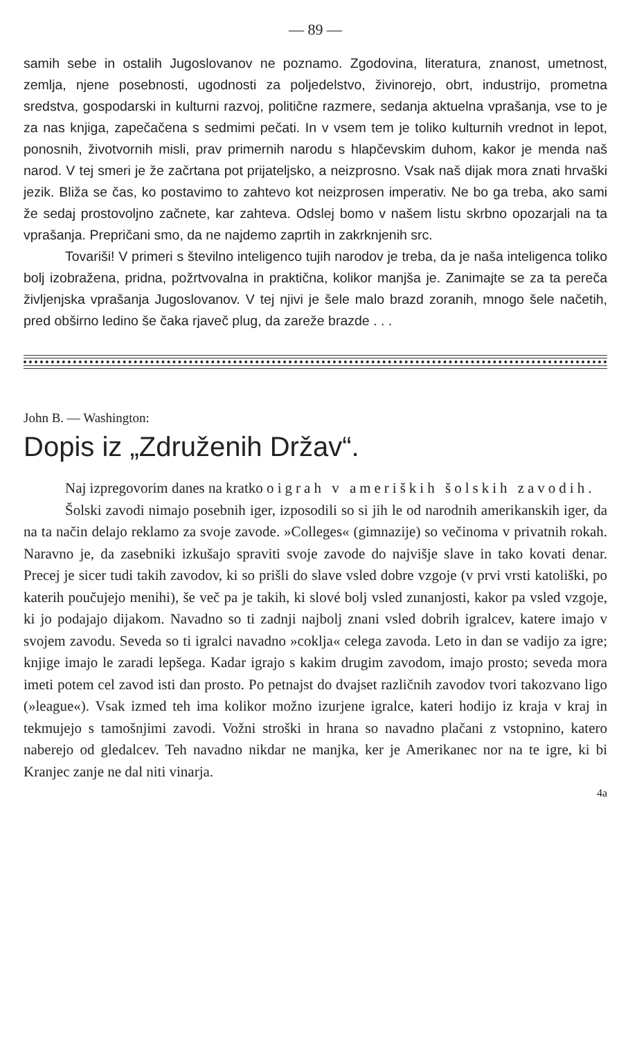— 89 —
samih sebe in ostalih Jugoslovanov ne poznamo. Zgodovina, literatura, znanost, umetnost, zemlja, njene posebnosti, ugodnosti za poljedelstvo, živinorejo, obrt, industrijo, prometna sredstva, gospodarski in kulturni razvoj, politične razmere, sedanja aktuelna vprašanja, vse to je za nas knjiga, zapečačena s sedmimi pečati. In v vsem tem je toliko kulturnih vrednot in lepot, ponosnih, životvornih misli, prav primernih narodu s hlapčevskim duhom, kakor je menda naš narod. V tej smeri je že začrtana pot prijateljsko, a neizprosno. Vsak naš dijak mora znati hrvaški jezik. Bliža se čas, ko postavimo to zahtevo kot neizprosen imperativ. Ne bo ga treba, ako sami že sedaj prostovoljno začnete, kar zahteva. Odslej bomo v našem listu skrbno opozarjali na ta vprašanja. Prepričani smo, da ne najdemo zaprtih in zakrknjenih src.
Tovariši! V primeri s številno inteligenco tujih narodov je treba, da je naša inteligenca toliko bolj izobražena, pridna, požrtvovalna in praktična, kolikor manjša je. Zanimajte se za ta pereča življenjska vprašanja Jugoslovanov. V tej njivi je šele malo brazd zoranih, mnogo šele načetih, pred obširno ledino še čaka rjaveč plug, da zareže brazde . . .
John B. — Washington:
Dopis iz „Združenih Držav“.
Naj izpregovorim danes na kratko o igrah v ameriških šolskih zavodih.
Šolski zavodi nimajo posebnih iger, izposodili so si jih le od narodnih amerikanskih iger, da na ta način delajo reklamo za svoje zavode. »Colleges« (gimnazije) so večinoma v privatnih rokah. Naravno je, da zasebniki izkušajo spraviti svoje zavode do najvišje slave in tako kovati denar. Precej je sicer tudi takih zavodov, ki so prišli do slave vsled dobre vzgoje (v prvi vrsti katoliški, po katerih poučujejo menihi), še več pa je takih, ki slové bolj vsled zunanjosti, kakor pa vsled vzgoje, ki jo podajajo dijakom. Navadno so ti zadnji najbolj znani vsled dobrih igralcev, katere imajo v svojem zavodu. Seveda so ti igralci navadno »coklja« celega zavoda. Leto in dan se vadijo za igre; knjige imajo le zaradi lepšega. Kadar igrajo s kakim drugim zavodom, imajo prosto; seveda mora imeti potem cel zavod isti dan prosto. Po petnajst do dvajset različnih zavodov tvori takozvano ligo (»league«). Vsak izmed teh ima kolikor možno izurjene igralce, kateri hodijo iz kraja v kraj in tekmujejo s tamošnjimi zavodi. Vožni stroški in hrana so navadno plačani z vstopnino, katero naberejo od gledalcev. Teh navadno nikdar ne manjka, ker je Amerikanec nor na te igre, ki bi Kranjec zanje ne dal niti vinarja.
4a